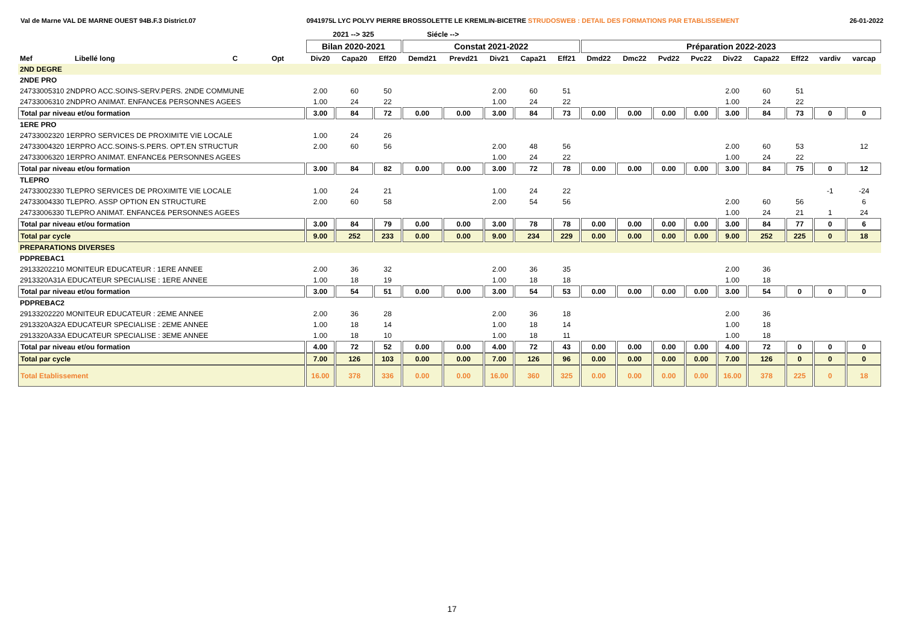Val de Marne VAL DE MARNE OUEST 94B.F.3 District.07 0941975L LYC POLYV PIERRE BROSSOLETTE LE KREMLIN-BICETRE STRUDOSWEB : DETAIL DES FORMATIONS PAR ETABLISSEMENT 26-01-2022
| | | | | 2021 --> 325 | | | Siécle --> | | | | | | | | | | | | | |
| --- | --- | --- | --- | --- | --- | --- | --- | --- | --- | --- | --- | --- | --- | --- | --- | --- | --- | --- | --- | --- |
| | | | | Bilan 2020-2021 | | | Constat 2021-2022 | | | | | Préparation 2022-2023 | | | | | | | | |
| Mef | Libellé long | C | Opt | Div20 | Capa20 | Eff20 | Demd21 | Prevd21 | Div21 | Capa21 | Eff21 | Dmd22 | Dmc22 | Pvd22 | Pvc22 | Div22 | Capa22 | Eff22 | vardiv | varcap |
| 2ND DEGRE | | | | | | | | | | | | | | | | | | | | |
| 2NDE PRO | | | | | | | | | | | | | | | | | | | | |
| 24733005310 2NDPRO ACC.SOINS-SERV.PERS. 2NDE COMMUNE | | | | 2.00 | 60 | 50 | | | 2.00 | 60 | 51 | | | | | 2.00 | 60 | 51 | | |
| 24733006310 2NDPRO ANIMAT. ENFANCE& PERSONNES AGEES | | | | 1.00 | 24 | 22 | | | 1.00 | 24 | 22 | | | | | 1.00 | 24 | 22 | | |
| Total par niveau et/ou formation | | | | 3.00 | 84 | 72 | 0.00 | 0.00 | 3.00 | 84 | 73 | 0.00 | 0.00 | 0.00 | 0.00 | 3.00 | 84 | 73 | 0 | 0 |
| 1ERE PRO | | | | | | | | | | | | | | | | | | | | |
| 24733002320 1ERPRO SERVICES DE PROXIMITE VIE LOCALE | | | | 1.00 | 24 | 26 | | | | | | | | | | | | | | |
| 24733004320 1ERPRO ACC.SOINS-S.PERS. OPT.EN STRUCTUR | | | | 2.00 | 60 | 56 | | | 2.00 | 48 | 56 | | | | | 2.00 | 60 | 53 | | 12 |
| 24733006320 1ERPRO ANIMAT. ENFANCE& PERSONNES AGEES | | | | | | | | | 1.00 | 24 | 22 | | | | | 1.00 | 24 | 22 | | |
| Total par niveau et/ou formation | | | | 3.00 | 84 | 82 | 0.00 | 0.00 | 3.00 | 72 | 78 | 0.00 | 0.00 | 0.00 | 0.00 | 3.00 | 84 | 75 | 0 | 12 |
| TLEPRO | | | | | | | | | | | | | | | | | | | | |
| 24733002330 TLEPRO SERVICES DE PROXIMITE VIE LOCALE | | | | 1.00 | 24 | 21 | | | 1.00 | 24 | 22 | | | | | | | | -1 | -24 |
| 24733004330 TLEPRO. ASSP OPTION EN STRUCTURE | | | | 2.00 | 60 | 58 | | | 2.00 | 54 | 56 | | | | | 2.00 | 60 | 56 | | 6 |
| 24733006330 TLEPRO ANIMAT. ENFANCE& PERSONNES AGEES | | | | | | | | | | | | | | | | 1.00 | 24 | 21 | 1 | 24 |
| Total par niveau et/ou formation | | | | 3.00 | 84 | 79 | 0.00 | 0.00 | 3.00 | 78 | 78 | 0.00 | 0.00 | 0.00 | 0.00 | 3.00 | 84 | 77 | 0 | 6 |
| Total par cycle | | | | 9.00 | 252 | 233 | 0.00 | 0.00 | 9.00 | 234 | 229 | 0.00 | 0.00 | 0.00 | 0.00 | 9.00 | 252 | 225 | 0 | 18 |
| PREPARATIONS DIVERSES | | | | | | | | | | | | | | | | | | | | |
| PDPREBAC1 | | | | | | | | | | | | | | | | | | | | |
| 29133202210 MONITEUR EDUCATEUR : 1ERE ANNEE | | | | 2.00 | 36 | 32 | | | 2.00 | 36 | 35 | | | | | 2.00 | 36 | | | |
| 2913320A31A EDUCATEUR SPECIALISE : 1ERE ANNEE | | | | 1.00 | 18 | 19 | | | 1.00 | 18 | 18 | | | | | 1.00 | 18 | | | |
| Total par niveau et/ou formation | | | | 3.00 | 54 | 51 | 0.00 | 0.00 | 3.00 | 54 | 53 | 0.00 | 0.00 | 0.00 | 0.00 | 3.00 | 54 | 0 | 0 | 0 |
| PDPREBAC2 | | | | | | | | | | | | | | | | | | | | |
| 29133202220 MONITEUR EDUCATEUR : 2EME ANNEE | | | | 2.00 | 36 | 28 | | | 2.00 | 36 | 18 | | | | | 2.00 | 36 | | | |
| 2913320A32A EDUCATEUR SPECIALISE : 2EME ANNEE | | | | 1.00 | 18 | 14 | | | 1.00 | 18 | 14 | | | | | 1.00 | 18 | | | |
| 2913320A33A EDUCATEUR SPECIALISE : 3EME ANNEE | | | | 1.00 | 18 | 10 | | | 1.00 | 18 | 11 | | | | | 1.00 | 18 | | | |
| Total par niveau et/ou formation | | | | 4.00 | 72 | 52 | 0.00 | 0.00 | 4.00 | 72 | 43 | 0.00 | 0.00 | 0.00 | 0.00 | 4.00 | 72 | 0 | 0 | 0 |
| Total par cycle | | | | 7.00 | 126 | 103 | 0.00 | 0.00 | 7.00 | 126 | 96 | 0.00 | 0.00 | 0.00 | 0.00 | 7.00 | 126 | 0 | 0 | 0 |
| Total Etablissement | | | | 16.00 | 378 | 336 | 0.00 | 0.00 | 16.00 | 360 | 325 | 0.00 | 0.00 | 0.00 | 0.00 | 16.00 | 378 | 225 | 0 | 18 |
17